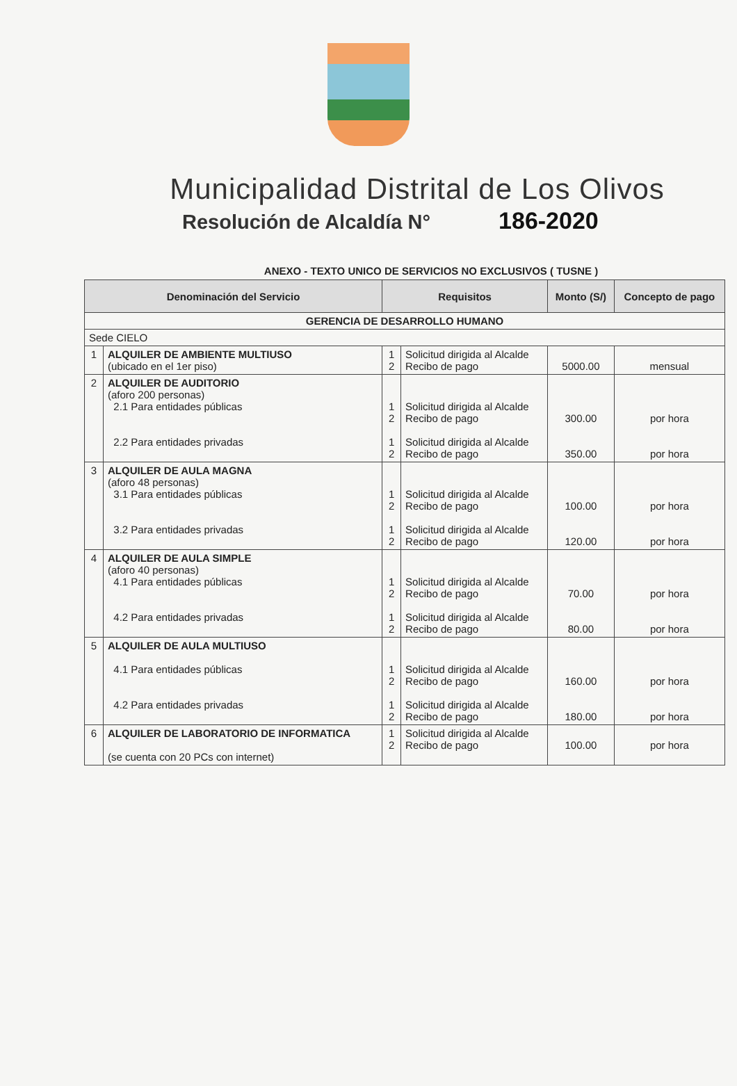Municipalidad Distrital de Los Olivos
Resolución de Alcaldía N° 186-2020
ANEXO - TEXTO UNICO DE SERVICIOS NO EXCLUSIVOS ( TUSNE )
| Denominación del Servicio | | Requisitos | | Monto (S/) | Concepto de pago |
| --- | --- | --- | --- | --- | --- |
| GERENCIA DE DESARROLLO HUMANO | | | | | |
| Sede CIELO | | | | | |
| 1 | ALQUILER DE AMBIENTE MULTIUSO (ubicado en el 1er piso) | 1 2 | Solicitud dirigida al Alcalde Recibo de pago | 5000.00 | mensual |
| 2 | ALQUILER DE AUDITORIO (aforo 200 personas) 2.1 Para entidades públicas 2.2 Para entidades privadas | 1 2 1 2 | Solicitud dirigida al Alcalde Recibo de pago Solicitud dirigida al Alcalde Recibo de pago | 300.00 350.00 | por hora por hora |
| 3 | ALQUILER DE AULA MAGNA (aforo 48 personas) 3.1 Para entidades públicas 3.2 Para entidades privadas | 1 2 1 2 | Solicitud dirigida al Alcalde Recibo de pago Solicitud dirigida al Alcalde Recibo de pago | 100.00 120.00 | por hora por hora |
| 4 | ALQUILER DE AULA SIMPLE (aforo 40 personas) 4.1 Para entidades públicas 4.2 Para entidades privadas | 1 2 1 2 | Solicitud dirigida al Alcalde Recibo de pago Solicitud dirigida al Alcalde Recibo de pago | 70.00 80.00 | por hora por hora |
| 5 | ALQUILER DE AULA MULTIUSO 4.1 Para entidades públicas 4.2 Para entidades privadas | 1 2 1 2 | Solicitud dirigida al Alcalde Recibo de pago Solicitud dirigida al Alcalde Recibo de pago | 160.00 180.00 | por hora por hora |
| 6 | ALQUILER DE LABORATORIO DE INFORMATICA (se cuenta con 20 PCs con internet) | 1 2 | Solicitud dirigida al Alcalde Recibo de pago | 100.00 | por hora |